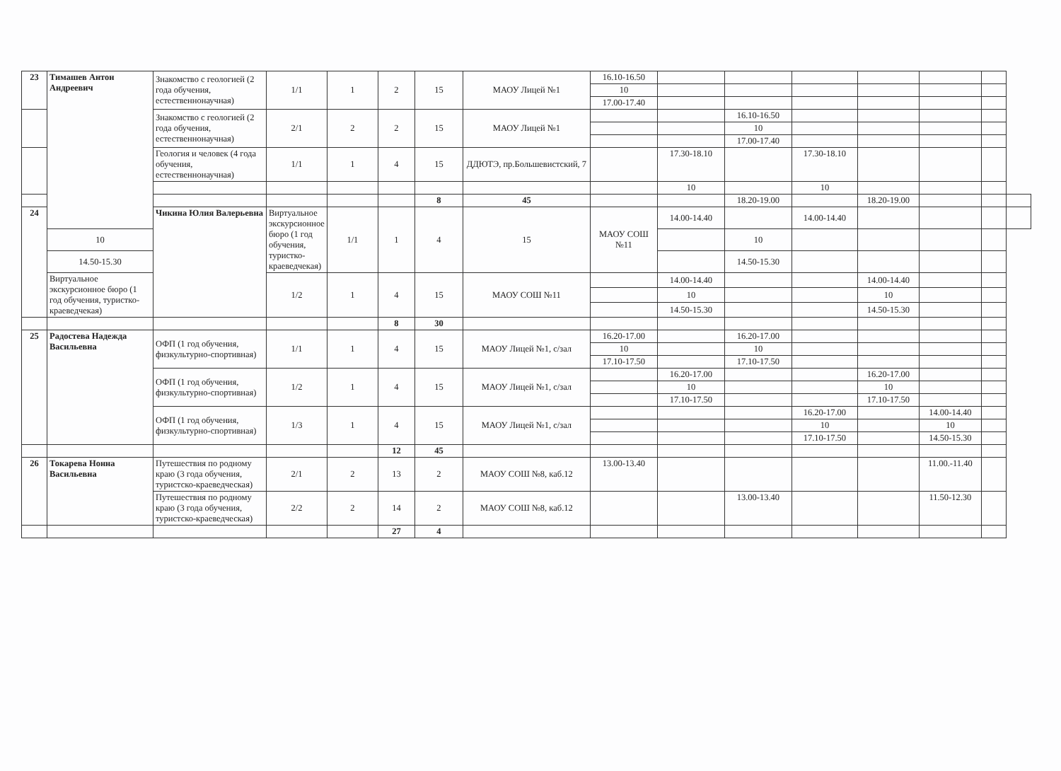| 23 | Тимашев Антон Андреевич | Знакомство с геологией (2 года обучения, естественнонаучная) | 1/1 | 1 | 2 | 15 | МАОУ Лицей №1 | 16.10-16.50 | | | | | | | |
| | | | | | | | | 10 | | | | | | | |
| | | | | | | | | 17.00-17.40 | | | | | | | |
| | | Знакомство с геологией (2 года обучения, естественнонаучная) | 2/1 | 2 | 2 | 15 | МАОУ Лицей №1 | | | 16.10-16.50 | | | | | |
| | | | | | | | | | | 10 | | | | | |
| | | | | | | | | | | 17.00-17.40 | | | | | |
| | | Геология и человек (4 года обучения, естественнонаучная) | 1/1 | 1 | 4 | 15 | ДДЮТЭ, пр.Большевистский, 7 | | 17.30-18.10 | | 17.30-18.10 | | | | |
| | | | | | | | | | 10 | | 10 | | | | |
| | | | | | | 8 | 45 | | | 18.20-19.00 | | 18.20-19.00 | | | |
| 24 | | Чикина Юлия Валерьевна | Виртуальное экскурсионное бюро (1 год обучения, туристко-краеведчекая) | 1/1 | 1 | 4 | 15 | МАОУ СОШ №11 | 14.00-14.40 | | 14.00-14.40 | | | | |
| | 10 | | | | | | | | | 10 | | | | | |
| | 14.50-15.30 | | | | | | | | | 14.50-15.30 | | | | | |
| | Виртуальное экскурсионное бюро (1 год обучения, туристко-краеведчекая) | | 1/2 | 1 | 4 | 15 | МАОУ СОШ №11 | | 14.00-14.40 | | | 14.00-14.40 | | | |
| | | | | | | | | | 10 | | | 10 | | | |
| | | | | | | | | | 14.50-15.30 | | | 14.50-15.30 | | | |
| | | | | | 8 | 30 | | | | | | | | | |
| 25 | Радостева Надежда Васильевна | ОФП (1 год обучения, физкультурно-спортивная) | 1/1 | 1 | 4 | 15 | МАОУ Лицей №1, с/зал | 16.20-17.00 | | 16.20-17.00 | | | | | |
| | | | | | | | | 10 | | 10 | | | | | |
| | | | | | | | | 17.10-17.50 | | 17.10-17.50 | | | | | |
| | | ОФП (1 год обучения, физкультурно-спортивная) | 1/2 | 1 | 4 | 15 | МАОУ Лицей №1, с/зал | | 16.20-17.00 | | | 16.20-17.00 | | | |
| | | | | | | | | | 10 | | | 10 | | | |
| | | | | | | | | | 17.10-17.50 | | | 17.10-17.50 | | | |
| | | ОФП (1 год обучения, физкультурно-спортивная) | 1/3 | 1 | 4 | 15 | МАОУ Лицей №1, с/зал | | | | 16.20-17.00 | | 14.00-14.40 | | |
| | | | | | | | | | | | 10 | | 10 | | |
| | | | | | | | | | | | 17.10-17.50 | | 14.50-15.30 | | |
| | | | | | 12 | 45 | | | | | | | | | |
| 26 | Токарева Нонна Васильевна | Путешествия по родному краю (3 года обучения, туристско-краеведческая) | 2/1 | 2 | 13 | 2 | МАОУ СОШ №8, каб.12 | 13.00-13.40 | | | | | 11.00.-11.40 | | |
| | | Путешествия по родному краю (3 года обучения, туристско-краеведческая) | 2/2 | 2 | 14 | 2 | МАОУ СОШ №8, каб.12 | | | 13.00-13.40 | | | 11.50-12.30 | | |
| | | | | | 27 | 4 | | | | | | | | | |